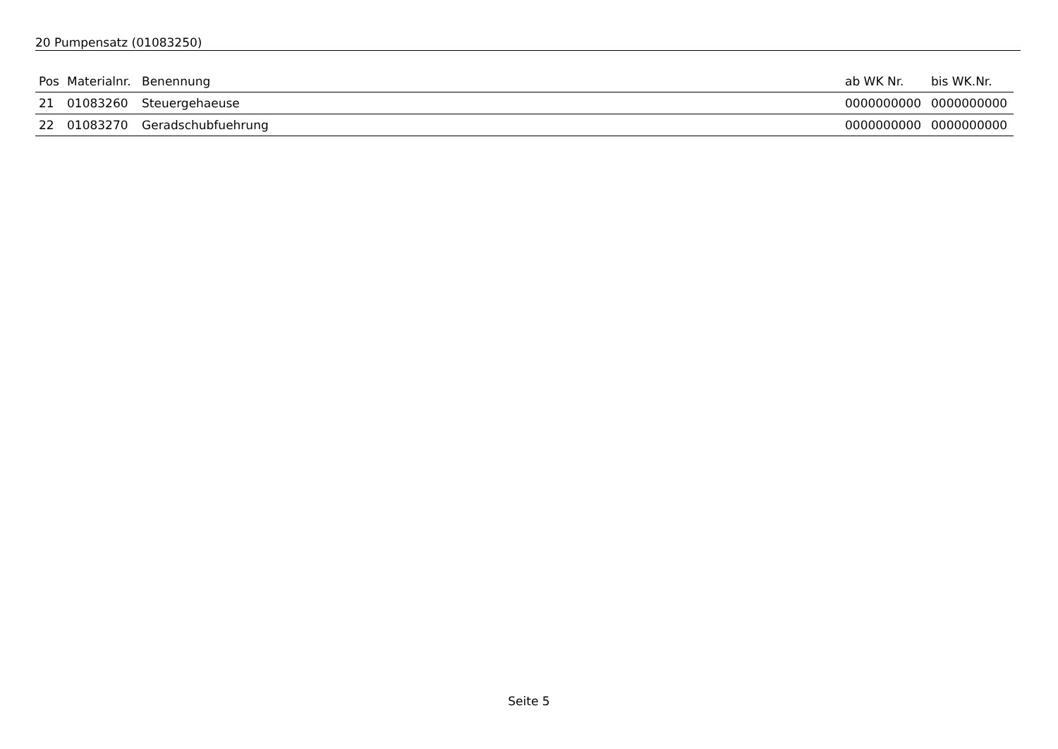20 Pumpensatz (01083250)
| Pos | Materialnr. | Benennung | ab WK Nr. | bis WK.Nr. |
| --- | --- | --- | --- | --- |
| 21 | 01083260 | Steuergehaeuse | 0000000000 | 0000000000 |
| 22 | 01083270 | Geradschubfuehrung | 0000000000 | 0000000000 |
Seite 5